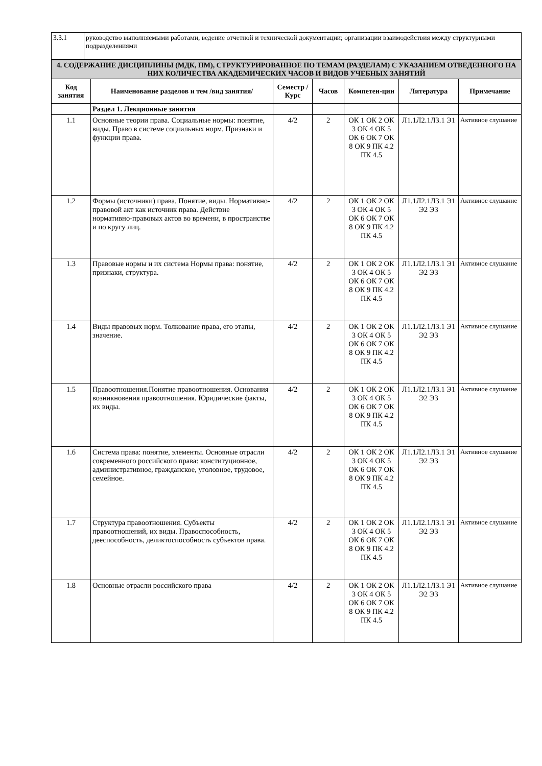| 3.3.1 | руководство выполняемыми работами, ведение отчетной и технической документации; организации взаимодействия между структурными подразделениями |
| 4. СОДЕРЖАНИЕ ДИСЦИПЛИНЫ (МДК, ПМ), СТРУКТУРИРОВАННОЕ ПО ТЕМАМ (РАЗДЕЛАМ) С УКАЗАНИЕМ ОТВЕДЕННОГО НА НИХ КОЛИЧЕСТВА АКАДЕМИЧЕСКИХ ЧАСОВ И ВИДОВ УЧЕБНЫХ ЗАНЯТИЙ | | | | | | |
| Код занятия | Наименование разделов и тем /вид занятия/ | Семестр / Курс | Часов | Компетен-ции | Литература | Примечание |
| | Раздел 1. Лекционные занятия | | | | | |
| 1.1 | Основные теории права. Социальные нормы: понятие, виды. Право в системе социальных норм. Признаки и функции права. | 4/2 | 2 | ОК 1 ОК 2 ОК 3 ОК 4 ОК 5 ОК 6 ОК 7 ОК 8 ОК 9 ПК 4.2 ПК 4.5 | Л1.1Л2.1Л3.1 Э1 | Активное слушание |
| 1.2 | Формы (источники) права. Понятие, виды. Нормативно-правовой акт как источник права. Действие нормативно-правовых актов во времени, в пространстве и по кругу лиц. | 4/2 | 2 | ОК 1 ОК 2 ОК 3 ОК 4 ОК 5 ОК 6 ОК 7 ОК 8 ОК 9 ПК 4.2 ПК 4.5 | Л1.1Л2.1Л3.1 Э1 Э2 Э3 | Активное слушание |
| 1.3 | Правовые нормы и их система Нормы права: понятие, признаки, структура. | 4/2 | 2 | ОК 1 ОК 2 ОК 3 ОК 4 ОК 5 ОК 6 ОК 7 ОК 8 ОК 9 ПК 4.2 ПК 4.5 | Л1.1Л2.1Л3.1 Э1 Э2 Э3 | Активное слушание |
| 1.4 | Виды правовых норм. Толкование права, его этапы, значение. | 4/2 | 2 | ОК 1 ОК 2 ОК 3 ОК 4 ОК 5 ОК 6 ОК 7 ОК 8 ОК 9 ПК 4.2 ПК 4.5 | Л1.1Л2.1Л3.1 Э1 Э2 Э3 | Активное слушание |
| 1.5 | Правоотношения.Понятие правоотношения. Основания возникновения правоотношения. Юридические факты, их виды. | 4/2 | 2 | ОК 1 ОК 2 ОК 3 ОК 4 ОК 5 ОК 6 ОК 7 ОК 8 ОК 9 ПК 4.2 ПК 4.5 | Л1.1Л2.1Л3.1 Э1 Э2 Э3 | Активное слушание |
| 1.6 | Система права: понятие, элементы. Основные отрасли современного российского права: конституционное, административное, гражданское, уголовное, трудовое, семейное. | 4/2 | 2 | ОК 1 ОК 2 ОК 3 ОК 4 ОК 5 ОК 6 ОК 7 ОК 8 ОК 9 ПК 4.2 ПК 4.5 | Л1.1Л2.1Л3.1 Э1 Э2 Э3 | Активное слушание |
| 1.7 | Структура правоотношения. Субъекты правоотношений, их виды. Правоспособность, дееспособность, деликтоспособность субъектов права. | 4/2 | 2 | ОК 1 ОК 2 ОК 3 ОК 4 ОК 5 ОК 6 ОК 7 ОК 8 ОК 9 ПК 4.2 ПК 4.5 | Л1.1Л2.1Л3.1 Э1 Э2 Э3 | Активное слушание |
| 1.8 | Основные отрасли российского права | 4/2 | 2 | ОК 1 ОК 2 ОК 3 ОК 4 ОК 5 ОК 6 ОК 7 ОК 8 ОК 9 ПК 4.2 ПК 4.5 | Л1.1Л2.1Л3.1 Э1 Э2 Э3 | Активное слушание |